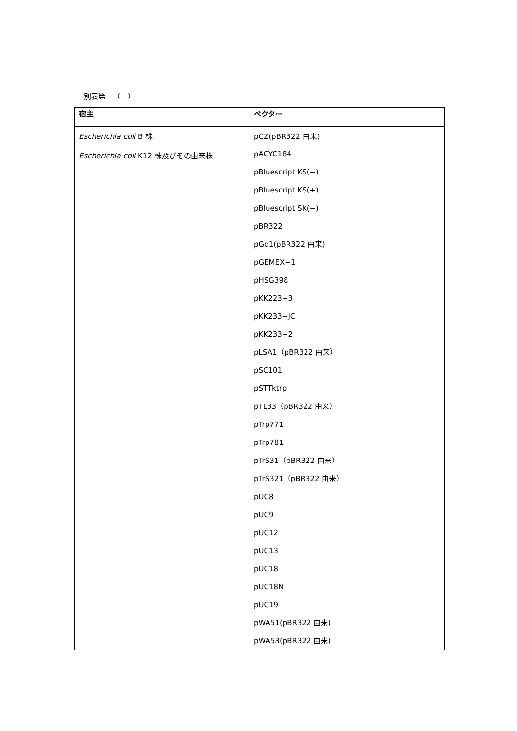別表第一（一）
| 宿主 | ベクター |
| --- | --- |
| Escherichia coli B 株 | pCZ(pBR322 由来) |
| Escherichia coli K12 株及びその由来株 | pACYC184 pBluescript KS(−) pBluescript KS(+) pBluescript SK(−) pBR322 pGd1(pBR322 由来) pGEMEX−1 pHSG398 pKK223−3 pKK233−JC pKK233−2 pLSA1（pBR322 由来） pSC101 pSTTktrp pTL33（pBR322 由来） pTrp771 pTrp781 pTrS31（pBR322 由来） pTrS321（pBR322 由来） pUC8 pUC9 pUC12 pUC13 pUC18 pUC18N pUC19 pWA51(pBR322 由来) pWA53(pBR322 由来) |